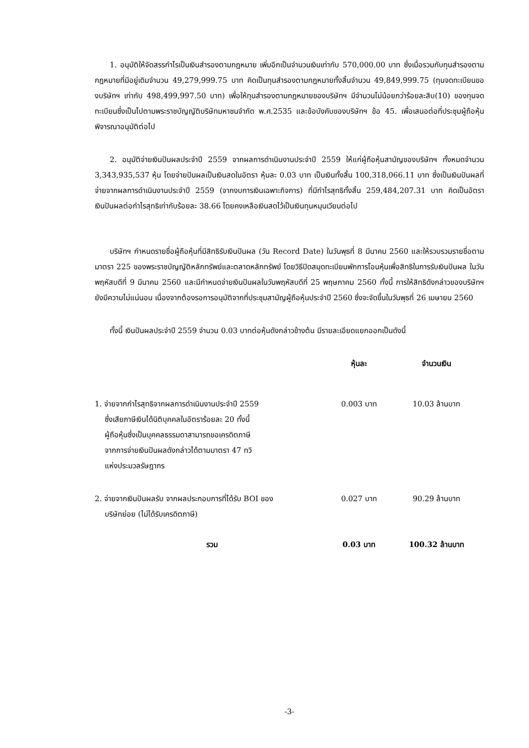1. อนุมัติให้จัดสรรกำไรเป็นเงินสำรองตามกฎหมาย เพิ่มอีกเป็นจำนวนเงินเท่ากับ 570,000.00 บาท ซึ่งเมื่อรวมกับทุนสำรองตามกฎหมายที่มีอยู่เดิมจำนวน 49,279,999.75 บาท คิดเป็นทุนสำรองตามกฎหมายทั้งสิ้นจำนวน 49,849,999.75 (ทุนจดทะเบียนของบริษัทฯ เท่ากับ 498,499,997.50 บาท) เพื่อให้ทุนสำรองตามกฎหมายของบริษัทฯ มีจำนวนไม่น้อยกว่าร้อยละสิบ(10) ของทุนจดทะเบียนซึ่งเป็นไปตามพระราชบัญญัติบริษัทมหาชนจำกัด พ.ศ.2535 และข้อบังคับของบริษัทฯ ข้อ 45. เพื่อเสนอต่อที่ประชุมผู้ถือหุ้นพิจารณาอนุมัติต่อไป
2. อนุมัติจ่ายเงินปันผลประจำปี 2559 จากผลการดำเนินงานประจำปี 2559 ให้แก่ผู้ถือหุ้นสามัญของบริษัทฯ ทั้งหมดจำนวน 3,343,935,537 หุ้น โดยจ่ายปันผลเป็นเงินสดในอัตรา หุ้นละ 0.03 บาท เป็นเงินทั้งสิ้น 100,318,066.11 บาท ซึ่งเป็นเงินปันผลที่จ่ายจากผลการดำเนินงานประจำปี 2559 (จากงบการเงินเฉพาะกิจการ) ที่มีกำไรสุทธิทั้งสิ้น 259,484,207.31 บาท คิดเป็นอัตราเงินปันผลต่อกำไรสุทธิเท่ากับร้อยละ 38.66 โดยคงเหลือเงินสดไว้เป็นเงินทุนหมุนเวียนต่อไป
บริษัทฯ กำหนดรายชื่อผู้ถือหุ้นที่มีสิทธิรับเงินปันผล (วัน Record Date) ในวันพุธที่ 8 มีนาคม 2560 และให้รวบรวมรายชื่อตามมาตรา 225 ของพระราชบัญญัติหลักทรัพย์และตลาดหลักทรัพย์ โดยวิธีปิดสมุดทะเบียนพักการโอนหุ้นเพื่อสิทธิในการรับเงินปันผล ในวันพฤหัสบดีที่ 9 มีนาคม 2560 และมีกำหนดจ่ายเงินปันผลในวันพฤหัสบดีที่ 25 พฤษภาคม 2560 ทั้งนี้ การให้สิทธิดังกล่าวของบริษัทฯ ยังมีความไม่แน่นอน เนื่องจากต้องรอการอนุมัติจากที่ประชุมสามัญผู้ถือหุ้นประจำปี 2560 ซึ่งจะจัดขึ้นในวันพุธที่ 26 เมษายน 2560
ทั้งนี้ เงินปันผลประจำปี 2559 จำนวน 0.03 บาทต่อหุ้นดังกล่าวข้างต้น มีรายละเอียดแยกออกเป็นดังนี้
| | หุ้นละ | จำนวนเงิน |
| --- | --- | --- |
| 1. จ่ายจากกำไรสุทธิจากผลการดำเนินงานประจำปี 2559 ซึ่งเสียภาษีเงินได้นิติบุคคลในอัตราร้อยละ 20 ทั้งนี้ ผู้ถือหุ้นซึ่งเป็นบุคคลธรรมดาสามารถขอเครดิตภาษี จากการจ่ายเงินปันผลดังกล่าวได้ตามมาตรา 47 ทวิ แห่งประมวลรัษฎากร | 0.003 บาท | 10.03 ล้านบาท |
| 2. จ่ายจากเงินปันผลรับ จากผลประกอบการที่ได้รับ BOI ของ บริษัทย่อย (ไม่ได้รับเครดิตภาษี) | 0.027 บาท | 90.29 ล้านบาท |
| รวม | 0.03 บาท | 100.32 ล้านบาท |
-3-